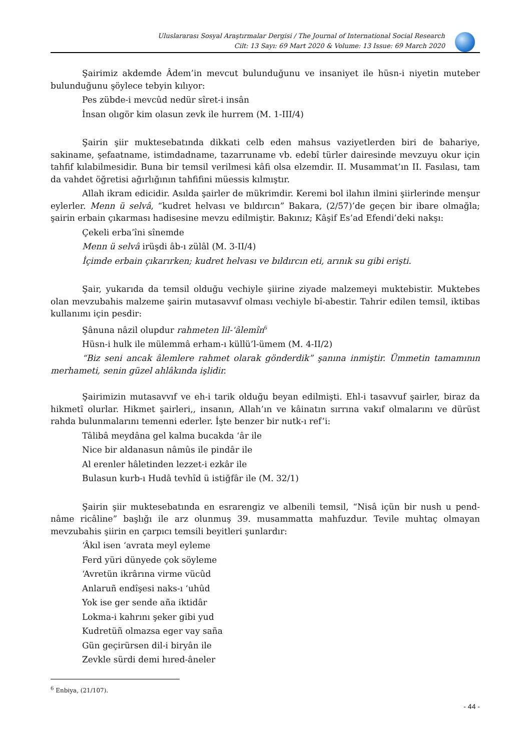Uluslararası Sosyal Araştırmalar Dergisi / The Journal of International Social Research
Cilt: 13 Sayı: 69 Mart 2020 & Volume: 13 Issue: 69 March 2020
Şairimiz akdemde Âdem’in mevcut bulunduğunu ve insaniyet ile hüsn-i niyetin muteber bulunduğunu şöylece tebyin kılıyor:
Pes zübde-i mevcûd nedür sîret-i insân
İnsan olıgör kim olasun zevk ile hurrem (M. 1-III/4)
Şairin şiir muktesebatında dikkati celb eden mahsus vaziyetlerden biri de bahariye, sakiname, şefaatname, istimdadname, tazarruname vb. edebî türler dairesinde mevzuyu okur için tahfif kılabilmesidir. Buna bir temsil verilmesi kâfi olsa elzemdir. II. Musammat’ın II. Fasılası, tam da vahdet öğretisi ağırlığının tahfifini müessis kılmıştır.
Allah ikram edicidir. Asılda şairler de mükrimdir. Keremi bol ilahın ilmini şiirlerinde menşur eylerler. Menn ü selvâ, “kudret helvası ve bıldırcın” Bakara, (2/57)’de geçen bir ibare olmağla; şairin erbain çıkarması hadisesine mevzu edilmiştir. Bakınız; Kâşif Es’ad Efendi’deki nakşı:
Çekeli erba’îni sînemde
Menn ü selvâ irüşdi âb-ı zülâl (M. 3-II/4)
İçimde erbain çıkarırken; kudret helvası ve bıldırcın eti, arınık su gibi erişti.
Şair, yukarıda da temsil olduğu vechiyle şiirine ziyade malzemeyi muktebistir. Muktebes olan mevzubahis malzeme şairin mutasavvıf olması vechiyle bî-abestir. Tahrir edilen temsil, iktibas kullanımı için pesdir:
Şânuna nâzil olupdur rahmeten lil-‘âlemîn<sup>6</sup>
Hüsn-i hulk ile mülemmâ erham-ı küllü’l-ümem (M. 4-II/2)
“Biz seni ancak âlemlere rahmet olarak gönderdik” şanına inmiştir. Ümmetin tamamının merhameti, senin güzel ahlâkında işlidir.
Şairimizin mutasavvıf ve eh-i tarik olduğu beyan edilmişti. Ehl-i tasavvuf şairler, biraz da hikmetî olurlar. Hikmet şairleri,, insanın, Allah’ın ve kâinatın sırrına vakıf olmalarını ve dürüst rahda bulunmalarını temenni ederler. İşte benzer bir nutk-ı ref’i:
Tâlibâ meydâna gel kalma bucakda ‘âr ile
Nice bir aldanasun nâmûs ile pindâr ile
Al erenler hâletinden lezzet-i ezkâr ile
Bulasun kurb-ı Hudâ tevhîd ü istiğfâr ile (M. 32/1)
Şairin şiir muktesebatında en esrarengiz ve albenili temsil, “Nisâ içün bir nush u pend-nâme ricâline” başlığı ile arz olunmuş 39. musammatta mahfuzdur. Tevile muhtaç olmayan mevzubahis şiirin en çarpıcı temsili beyitleri şunlardır:
‘Âkıl isen ‘avrata meyl eyleme
Ferd yüri dünyede çok söyleme
‘Avretün ikrârına virme vücûd
Anlaruñ endîşesi naks-ı ‘uhûd
Yok ise ger sende aña iktidâr
Lokma-i kahrını şeker gibi yud
Kudretüñ olmazsa eger vay saña
Gün geçirürsen dil-i biryân ile
Zevkle sürdi demi hıred-âneler
<sup>6</sup> Enbiya, (21/107).
- 44 -